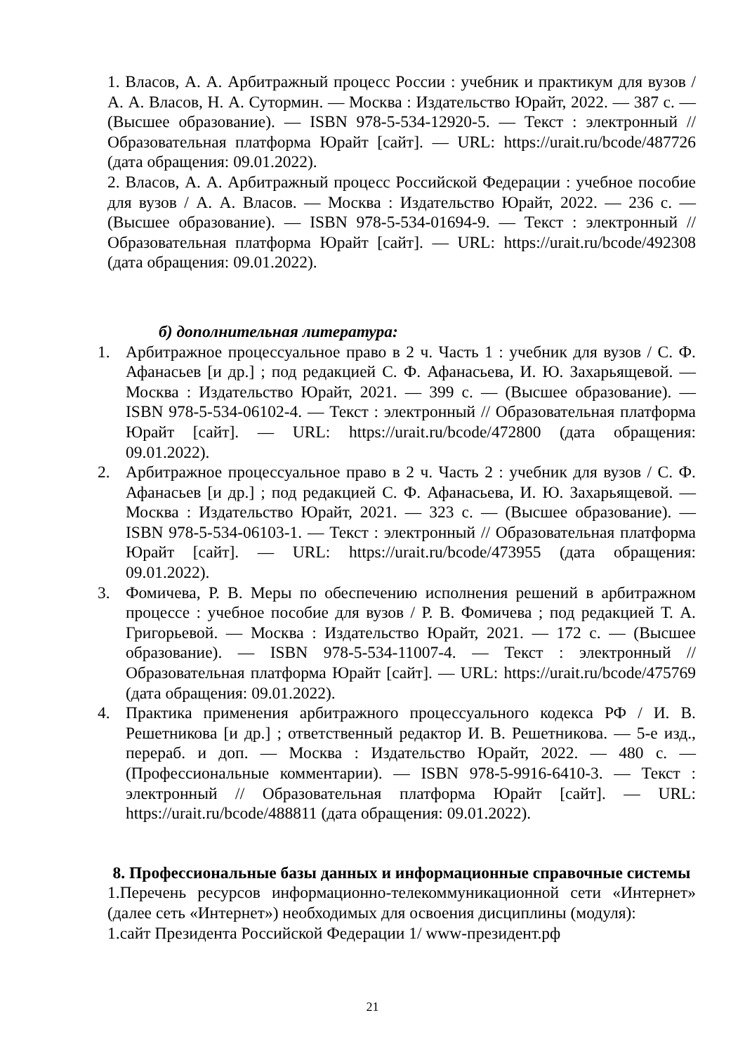1. Власов, А. А. Арбитражный процесс России : учебник и практикум для вузов / А. А. Власов, Н. А. Сутормин. — Москва : Издательство Юрайт, 2022. — 387 с. — (Высшее образование). — ISBN 978-5-534-12920-5. — Текст : электронный // Образовательная платформа Юрайт [сайт]. — URL: https://urait.ru/bcode/487726 (дата обращения: 09.01.2022).
2. Власов, А. А. Арбитражный процесс Российской Федерации : учебное пособие для вузов / А. А. Власов. — Москва : Издательство Юрайт, 2022. — 236 с. — (Высшее образование). — ISBN 978-5-534-01694-9. — Текст : электронный // Образовательная платформа Юрайт [сайт]. — URL: https://urait.ru/bcode/492308 (дата обращения: 09.01.2022).
б) дополнительная литература:
1. Арбитражное процессуальное право в 2 ч. Часть 1 : учебник для вузов / С. Ф. Афанасьев [и др.] ; под редакцией С. Ф. Афанасьева, И. Ю. Захарьящевой. — Москва : Издательство Юрайт, 2021. — 399 с. — (Высшее образование). — ISBN 978-5-534-06102-4. — Текст : электронный // Образовательная платформа Юрайт [сайт]. — URL: https://urait.ru/bcode/472800 (дата обращения: 09.01.2022).
2. Арбитражное процессуальное право в 2 ч. Часть 2 : учебник для вузов / С. Ф. Афанасьев [и др.] ; под редакцией С. Ф. Афанасьева, И. Ю. Захарьящевой. — Москва : Издательство Юрайт, 2021. — 323 с. — (Высшее образование). — ISBN 978-5-534-06103-1. — Текст : электронный // Образовательная платформа Юрайт [сайт]. — URL: https://urait.ru/bcode/473955 (дата обращения: 09.01.2022).
3. Фомичева, Р. В. Меры по обеспечению исполнения решений в арбитражном процессе : учебное пособие для вузов / Р. В. Фомичева ; под редакцией Т. А. Григорьевой. — Москва : Издательство Юрайт, 2021. — 172 с. — (Высшее образование). — ISBN 978-5-534-11007-4. — Текст : электронный // Образовательная платформа Юрайт [сайт]. — URL: https://urait.ru/bcode/475769 (дата обращения: 09.01.2022).
4. Практика применения арбитражного процессуального кодекса РФ / И. В. Решетникова [и др.] ; ответственный редактор И. В. Решетникова. — 5-е изд., перераб. и доп. — Москва : Издательство Юрайт, 2022. — 480 с. — (Профессиональные комментарии). — ISBN 978-5-9916-6410-3. — Текст : электронный // Образовательная платформа Юрайт [сайт]. — URL: https://urait.ru/bcode/488811 (дата обращения: 09.01.2022).
8. Профессиональные базы данных и информационные справочные системы
1.Перечень ресурсов информационно-телекоммуникационной сети «Интернет» (далее сеть «Интернет») необходимых для освоения дисциплины (модуля):
1.сайт Президента Российской Федерации 1/ www-президент.рф
21